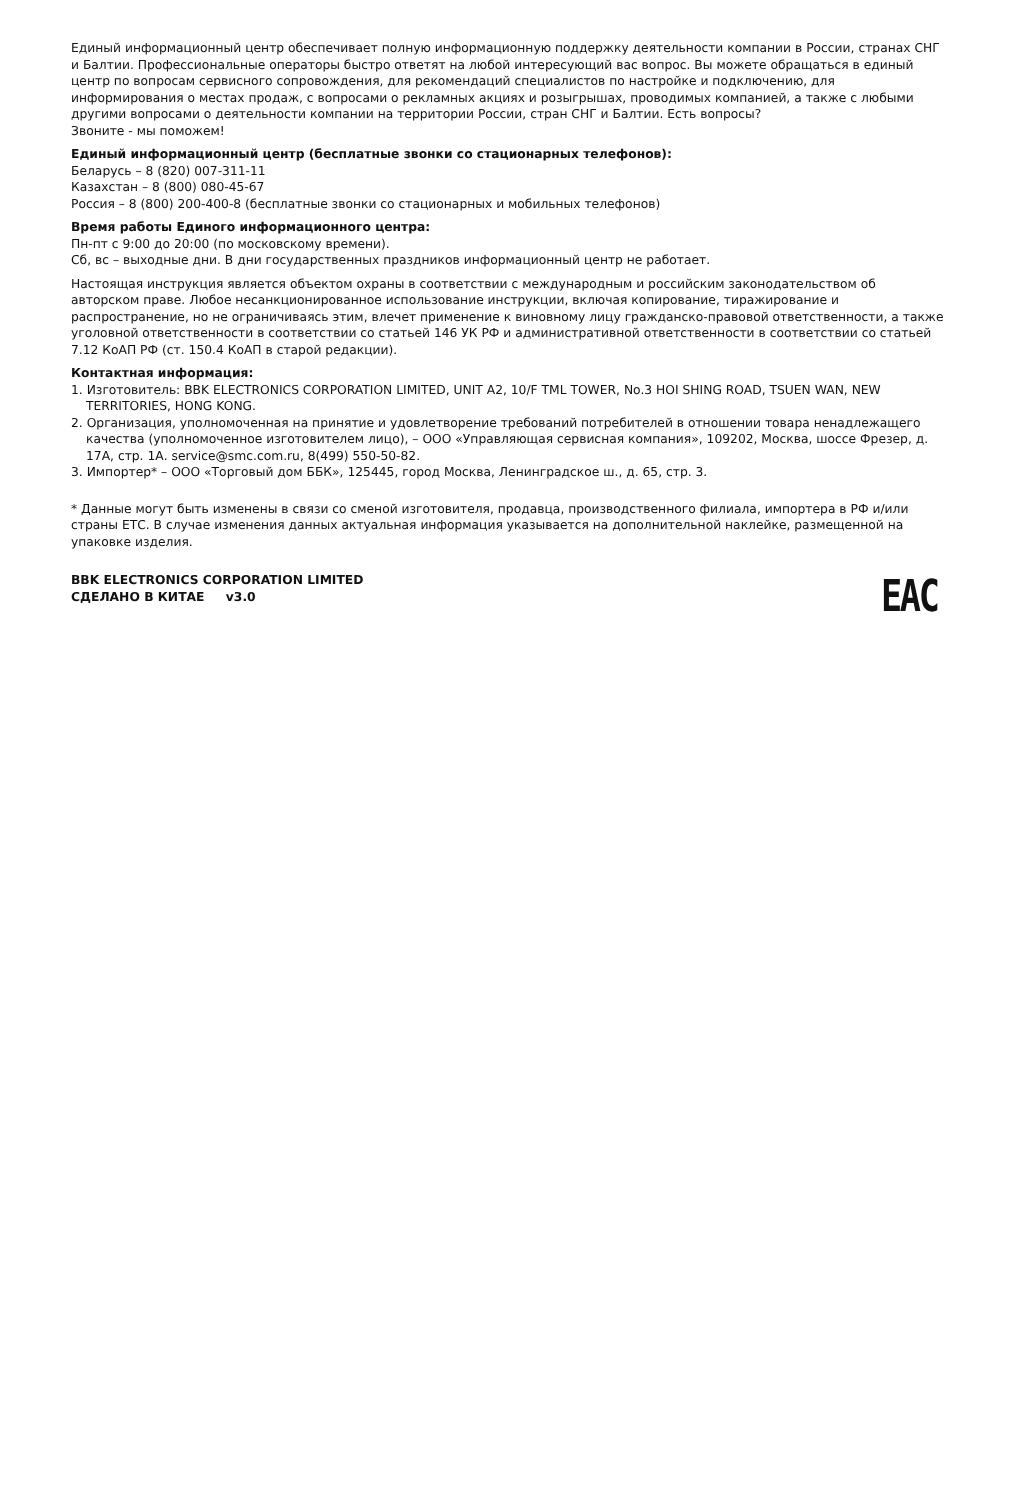Единый информационный центр обеспечивает полную информационную поддержку деятельности компании в России, странах СНГ и Балтии. Профессиональные операторы быстро ответят на любой интересующий вас вопрос. Вы можете обращаться в единый центр по вопросам сервисного сопровождения, для рекомендаций специалистов по настройке и подключению, для информирования о местах продаж, с вопросами о рекламных акциях и розыгрышах, проводимых компанией, а также с любыми другими вопросами о деятельности компании на территории России, стран СНГ и Балтии. Есть вопросы?
Звоните - мы поможем!
Единый информационный центр (бесплатные звонки со стационарных телефонов):
Беларусь – 8 (820) 007-311-11
Казахстан – 8 (800) 080-45-67
Россия – 8 (800) 200-400-8 (бесплатные звонки со стационарных и мобильных телефонов)
Время работы Единого информационного центра:
Пн-пт с 9:00 до 20:00 (по московскому времени).
Сб, вс – выходные дни. В дни государственных праздников информационный центр не работает.
Настоящая инструкция является объектом охраны в соответствии с международным и российским законодательством об авторском праве. Любое несанкционированное использование инструкции, включая копирование, тиражирование и распространение, но не ограничиваясь этим, влечет применение к виновному лицу гражданско-правовой ответственности, а также уголовной ответственности в соответствии со статьей 146 УК РФ и административной ответственности в соответствии со статьей 7.12 КоАП РФ (ст. 150.4 КоАП в старой редакции).
Контактная информация:
1. Изготовитель: BBK ELECTRONICS CORPORATION LIMITED, UNIT A2, 10/F TML TOWER, No.3 HOI SHING ROAD, TSUEN WAN, NEW TERRITORIES, HONG KONG.
2. Организация, уполномоченная на принятие и удовлетворение требований потребителей в отношении товара ненадлежащего качества (уполномоченное изготовителем лицо), – ООО «Управляющая сервисная компания», 109202, Москва, шоссе Фрезер, д. 17А, стр. 1А. service@smc.com.ru, 8(499) 550-50-82.
3. Импортер* – ООО «Торговый дом ББК», 125445, город Москва, Ленинградское ш., д. 65, стр. 3.
* Данные могут быть изменены в связи со сменой изготовителя, продавца, производственного филиала, импортера в РФ и/или страны ЕТС. В случае изменения данных актуальная информация указывается на дополнительной наклейке, размещенной на упаковке изделия.
BBK ELECTRONICS CORPORATION LIMITED
СДЕЛАНО В КИТАЕ v3.0
EAC